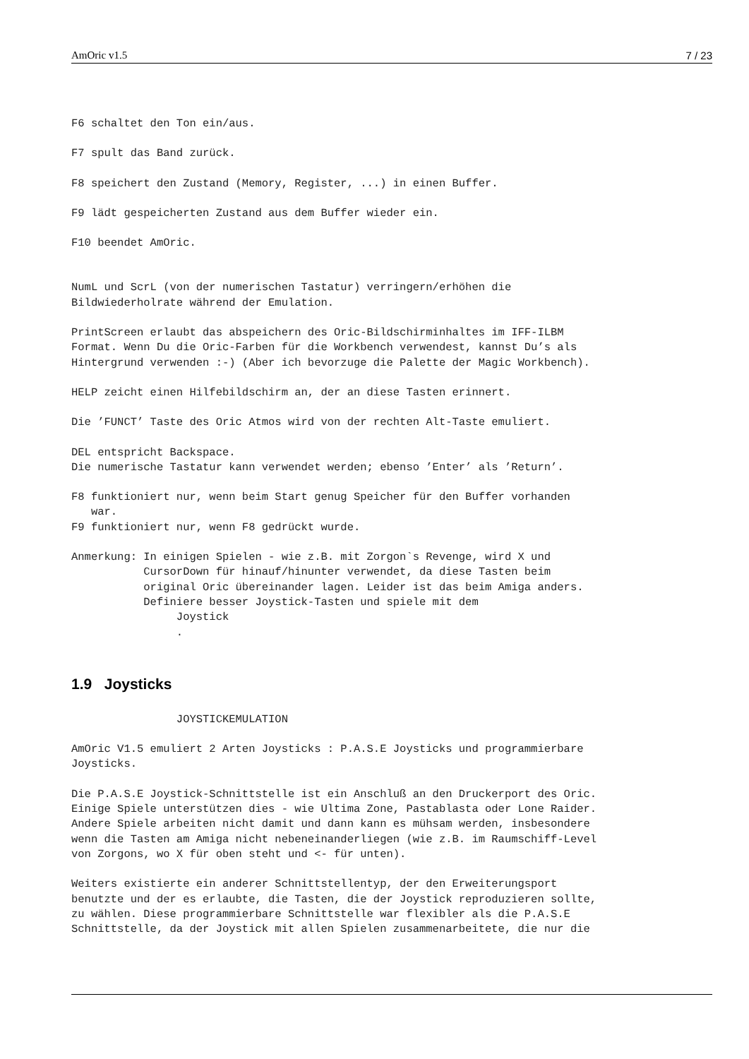AmOric v1.5 7 / 23
F6 schaltet den Ton ein/aus.
F7 spult das Band zurück.
F8 speichert den Zustand (Memory, Register, ...) in einen Buffer.
F9 lädt gespeicherten Zustand aus dem Buffer wieder ein.
F10 beendet AmOric.
NumL und ScrL (von der numerischen Tastatur) verringern/erhöhen die
Bildwiederholrate während der Emulation.
PrintScreen erlaubt das abspeichern des Oric-Bildschirminhaltes im IFF-ILBM
Format. Wenn Du die Oric-Farben für die Workbench verwendest, kannst Du’s als
Hintergrund verwenden :-) (Aber ich bevorzuge die Palette der Magic Workbench).
HELP zeicht einen Hilfebildschirm an, der an diese Tasten erinnert.
Die ’FUNCT’ Taste des Oric Atmos wird von der rechten Alt-Taste emuliert.
DEL entspricht Backspace.
Die numerische Tastatur kann verwendet werden; ebenso ’Enter’ als ’Return’.
F8 funktioniert nur, wenn beim Start genug Speicher für den Buffer vorhanden
   war.
F9 funktioniert nur, wenn F8 gedrückt wurde.
Anmerkung: In einigen Spielen - wie z.B. mit Zorgon`s Revenge, wird X und
           CursorDown für hinauf/hinunter verwendet, da diese Tasten beim
           original Oric übereinander lagen. Leider ist das beim Amiga anders.
           Definiere besser Joystick-Tasten und spiele mit dem
                Joystick
                .
1.9 Joysticks
                JOYSTICKEMULATION
AmOric V1.5 emuliert 2 Arten Joysticks : P.A.S.E Joysticks und programmierbare
Joysticks.
Die P.A.S.E Joystick-Schnittstelle ist ein Anschluß an den Druckerport des Oric.
Einige Spiele unterstützen dies - wie Ultima Zone, Pastablasta oder Lone Raider.
Andere Spiele arbeiten nicht damit und dann kann es mühsam werden, insbesondere
wenn die Tasten am Amiga nicht nebeneinanderliegen (wie z.B. im Raumschiff-Level
von Zorgons, wo X für oben steht und <- für unten).
Weiters existierte ein anderer Schnittstellentyp, der den Erweiterungsport
benutzte und der es erlaubte, die Tasten, die der Joystick reproduzieren sollte,
zu wählen. Diese programmierbare Schnittstelle war flexibler als die P.A.S.E
Schnittstelle, da der Joystick mit allen Spielen zusammenarbeitete, die nur die